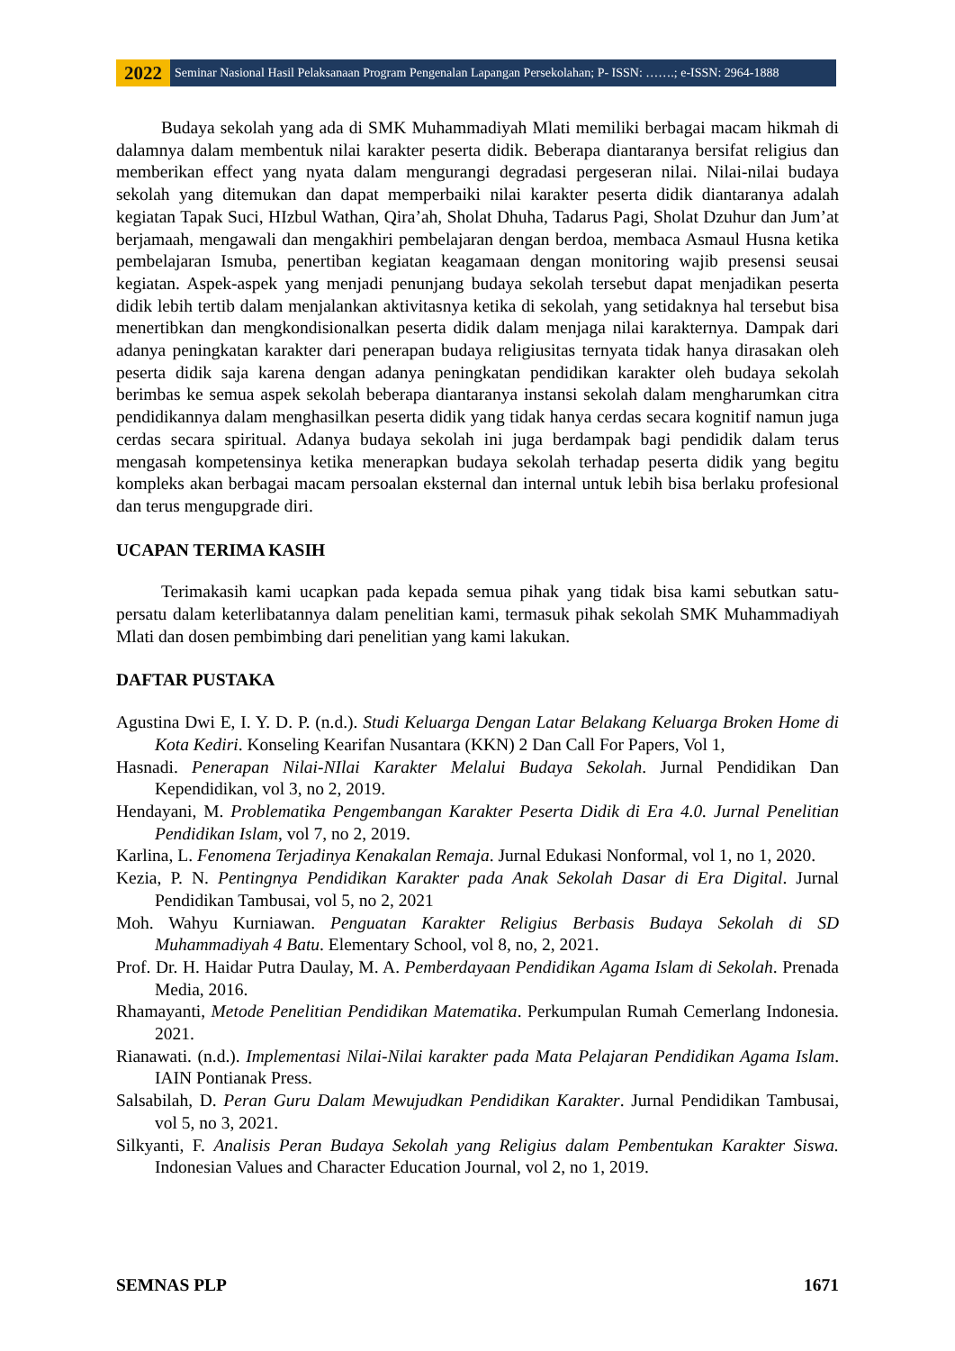2022
Seminar Nasional Hasil Pelaksanaan Program Pengenalan Lapangan Persekolahan; P- ISSN: …….; e-ISSN: 2964-1888
Budaya sekolah yang ada di SMK Muhammadiyah Mlati memiliki berbagai macam hikmah di dalamnya dalam membentuk nilai karakter peserta didik. Beberapa diantaranya bersifat religius dan memberikan effect yang nyata dalam mengurangi degradasi pergeseran nilai. Nilai-nilai budaya sekolah yang ditemukan dan dapat memperbaiki nilai karakter peserta didik diantaranya adalah kegiatan Tapak Suci, HIzbul Wathan, Qira’ah, Sholat Dhuha, Tadarus Pagi, Sholat Dzuhur dan Jum’at berjamaah, mengawali dan mengakhiri pembelajaran dengan berdoa, membaca Asmaul Husna ketika pembelajaran Ismuba, penertiban kegiatan keagamaan dengan monitoring wajib presensi seusai kegiatan. Aspek-aspek yang menjadi penunjang budaya sekolah tersebut dapat menjadikan peserta didik lebih tertib dalam menjalankan aktivitasnya ketika di sekolah, yang setidaknya hal tersebut bisa menertibkan dan mengkondisionalkan peserta didik dalam menjaga nilai karakternya. Dampak dari adanya peningkatan karakter dari penerapan budaya religiusitas ternyata tidak hanya dirasakan oleh peserta didik saja karena dengan adanya peningkatan pendidikan karakter oleh budaya sekolah berimbas ke semua aspek sekolah beberapa diantaranya instansi sekolah dalam mengharumkan citra pendidikannya dalam menghasilkan peserta didik yang tidak hanya cerdas secara kognitif namun juga cerdas secara spiritual. Adanya budaya sekolah ini juga berdampak bagi pendidik dalam terus mengasah kompetensinya ketika menerapkan budaya sekolah terhadap peserta didik yang begitu kompleks akan berbagai macam persoalan eksternal dan internal untuk lebih bisa berlaku profesional dan terus mengupgrade diri.
UCAPAN TERIMA KASIH
Terimakasih kami ucapkan pada kepada semua pihak yang tidak bisa kami sebutkan satu-persatu dalam keterlibatannya dalam penelitian kami, termasuk pihak sekolah SMK Muhammadiyah Mlati dan dosen pembimbing dari penelitian yang kami lakukan.
DAFTAR PUSTAKA
Agustina Dwi E, I. Y. D. P. (n.d.). Studi Keluarga Dengan Latar Belakang Keluarga Broken Home di Kota Kediri. Konseling Kearifan Nusantara (KKN) 2 Dan Call For Papers, Vol 1,
Hasnadi. Penerapan Nilai-NIlai Karakter Melalui Budaya Sekolah. Jurnal Pendidikan Dan Kependidikan, vol 3, no 2, 2019.
Hendayani, M. Problematika Pengembangan Karakter Peserta Didik di Era 4.0. Jurnal Penelitian Pendidikan Islam, vol 7, no 2, 2019.
Karlina, L. Fenomena Terjadinya Kenakalan Remaja. Jurnal Edukasi Nonformal, vol 1, no 1, 2020.
Kezia, P. N. Pentingnya Pendidikan Karakter pada Anak Sekolah Dasar di Era Digital. Jurnal Pendidikan Tambusai, vol 5, no 2, 2021
Moh. Wahyu Kurniawan. Penguatan Karakter Religius Berbasis Budaya Sekolah di SD Muhammadiyah 4 Batu. Elementary School, vol 8, no, 2, 2021.
Prof. Dr. H. Haidar Putra Daulay, M. A. Pemberdayaan Pendidikan Agama Islam di Sekolah. Prenada Media, 2016.
Rhamayanti, Metode Penelitian Pendidikan Matematika. Perkumpulan Rumah Cemerlang Indonesia. 2021.
Rianawati. (n.d.). Implementasi Nilai-Nilai karakter pada Mata Pelajaran Pendidikan Agama Islam. IAIN Pontianak Press.
Salsabilah, D. Peran Guru Dalam Mewujudkan Pendidikan Karakter. Jurnal Pendidikan Tambusai, vol 5, no 3, 2021.
Silkyanti, F. Analisis Peran Budaya Sekolah yang Religius dalam Pembentukan Karakter Siswa. Indonesian Values and Character Education Journal, vol 2, no 1, 2019.
SEMNAS PLP 1671